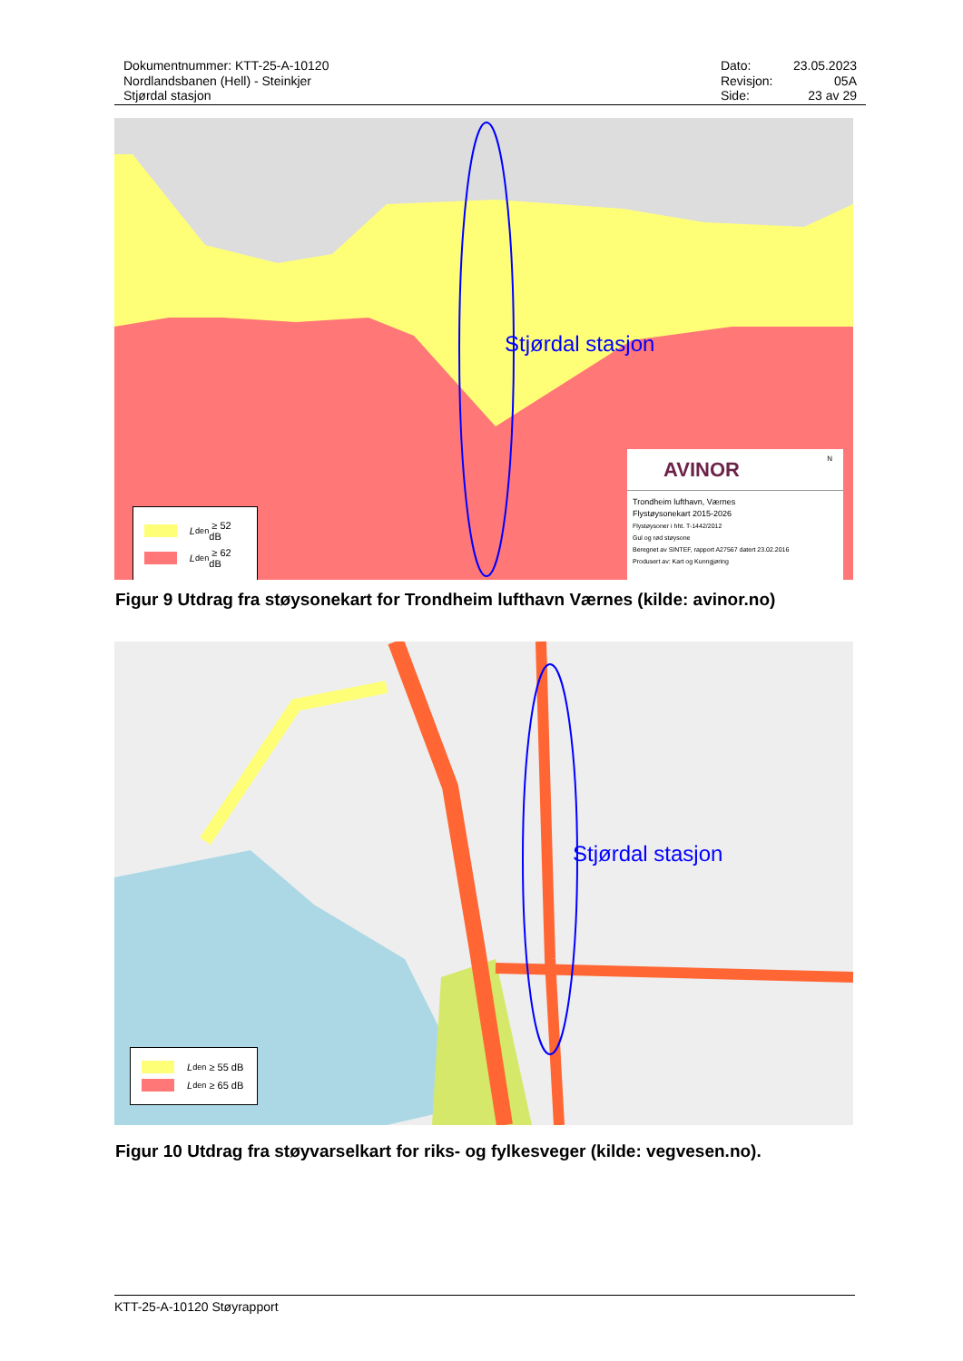Dokumentnummer: KTT-25-A-10120
Nordlandsbanen (Hell) - Steinkjer
Stjørdal stasjon
| Dato: | 23.05.2023 |
| Revisjon: | 05A |
| Side: | 23 av 29 |
Stjørdal stasjon
L<sub>den</sub> ≥ 52 dB
L<sub>den</sub> ≥ 62 dB
AVINOR
N
Trondheim lufthavn, Værnes
Flystøysonekart 2015-2026
Flystøysoner i hht. T-1442/2012
Gul og rød støysone
Beregnet av SINTEF, rapport A27567 datert 23.02.2016
Produsert av: Kart og Kunngjøring
Figur 9 Utdrag fra støysonekart for Trondheim lufthavn Værnes (kilde: avinor.no)
Stjørdal stasjon
L<sub>den</sub> ≥ 55 dB
L<sub>den</sub> ≥ 65 dB
Figur 10 Utdrag fra støyvarselkart for riks- og fylkesveger (kilde: vegvesen.no).
KTT-25-A-10120 Støyrapport